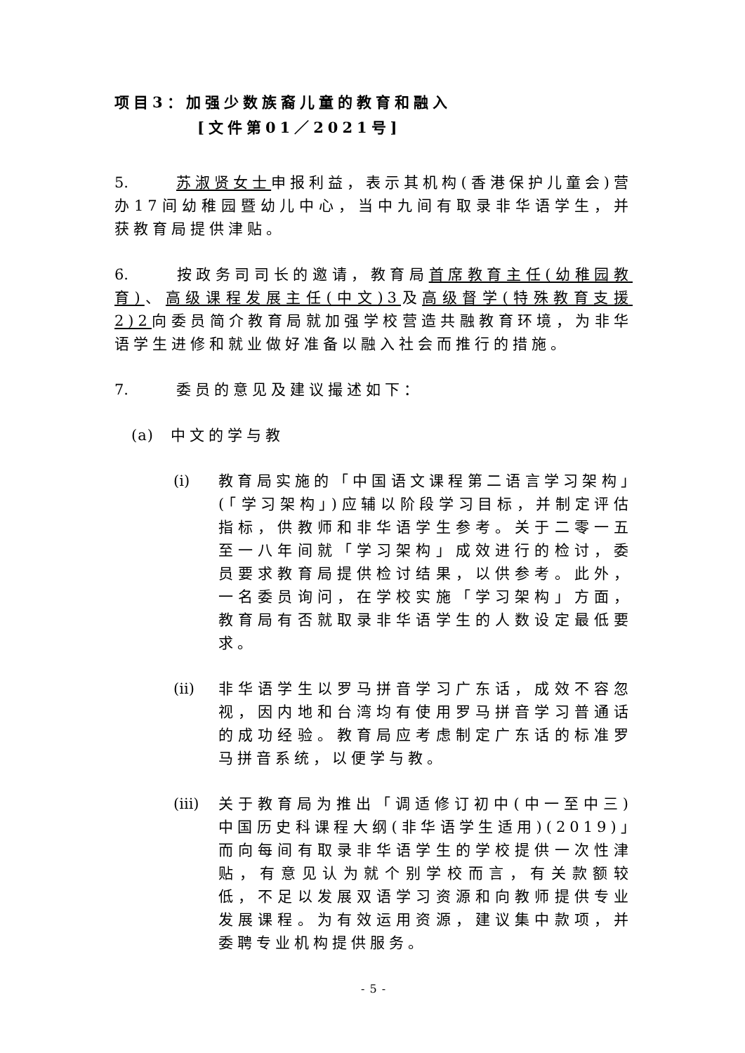项目3：加强少数族裔儿童的教育和融入
[文件第01／2021号]
5. 苏淑贤女士申报利益，表示其机构(香港保护儿童会)营办17间幼稚园暨幼儿中心，当中九间有取录非华语学生，并获教育局提供津贴。
6. 按政务司司长的邀请，教育局首席教育主任(幼稚园教育)、高级课程发展主任(中文)3及高级督学(特殊教育支援2)2向委员简介教育局就加强学校营造共融教育环境，为非华语学生进修和就业做好准备以融入社会而推行的措施。
7. 委员的意见及建议撮述如下：
(a) 中文的学与教
(i) 教育局实施的「中国语文课程第二语言学习架构」(「学习架构」)应辅以阶段学习目标，并制定评估指标，供教师和非华语学生参考。关于二零一五至一八年间就「学习架构」成效进行的检讨，委员要求教育局提供检讨结果，以供参考。此外，一名委员询问，在学校实施「学习架构」方面，教育局有否就取录非华语学生的人数设定最低要求。
(ii)
非华语学生以罗马拼音学习广东话，成效不容忽视，因内地和台湾均有使用罗马拼音学习普通话的成功经验。教育局应考虑制定广东话的标准罗马拼音系统，以便学与教。
(iii)
关于教育局为推出「调适修订初中(中一至中三)中国历史科课程大纲(非华语学生适用)(2019)」而向每间有取录非华语学生的学校提供一次性津贴，有意见认为就个别学校而言，有关款额较低，不足以发展双语学习资源和向教师提供专业发展课程。为有效运用资源，建议集中款项，并委聘专业机构提供服务。
- 5 -